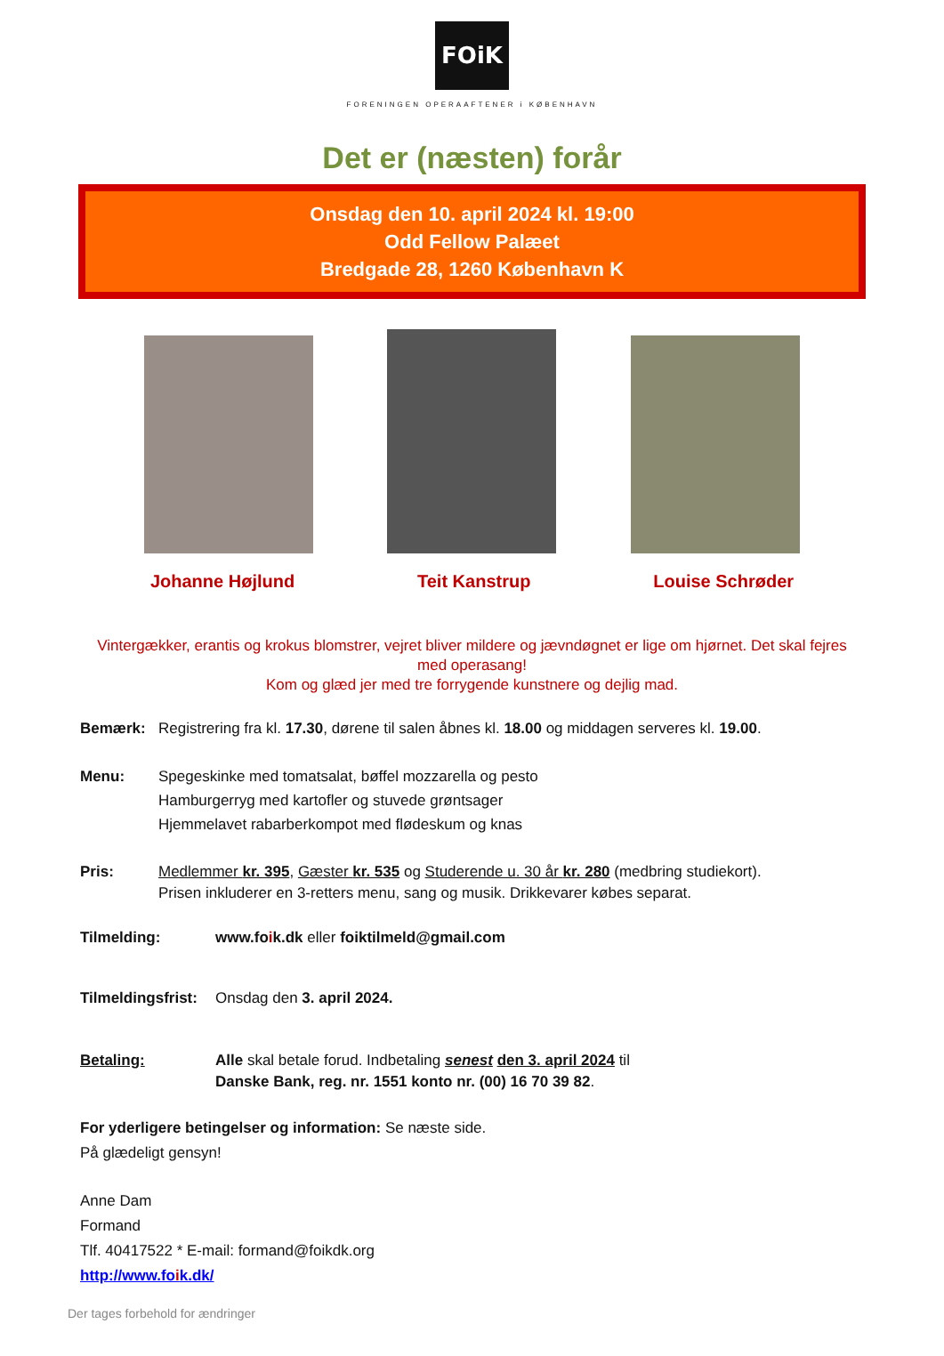FOiK
FORENINGEN OPERAAFTENER i KØBENHAVN
Det er (næsten) forår
Onsdag den 10. april 2024 kl. 19:00
Odd Fellow Palæet
Bredgade 28, 1260 København K
Johanne Højlund Teit Kanstrup Louise Schrøder
Vintergækker, erantis og krokus blomstrer, vejret bliver mildere og jævndøgnet er lige om hjørnet. Det skal fejres med operasang!
Kom og glæd jer med tre forrygende kunstnere og dejlig mad.
Bemærk: Registrering fra kl. 17.30, dørene til salen åbnes kl. 18.00 og middagen serveres kl. 19.00.
Menu: Spegeskinke med tomatsalat, bøffel mozzarella og pesto
Hamburgerryg med kartofler og stuvede grøntsager
Hjemmelavet rabarberkompot med flødeskum og knas
Pris: Medlemmer kr. 395, Gæster kr. 535 og Studerende u. 30 år kr. 280 (medbring studiekort).
Prisen inkluderer en 3-retters menu, sang og musik. Drikkevarer købes separat.
Tilmelding: www.foik.dk eller foiktilmeld@gmail.com
Tilmeldingsfrist:
Onsdag den 3. april 2024.
Betaling: Alle skal betale forud. Indbetaling senest den 3. april 2024 til
Danske Bank, reg. nr. 1551 konto nr. (00) 16 70 39 82.
For yderligere betingelser og information: Se næste side.
På glædeligt gensyn!
Anne Dam
Formand
Tlf. 40417522 * E-mail: formand@foikdk.org
http://www.foik.dk/
Der tages forbehold for ændringer